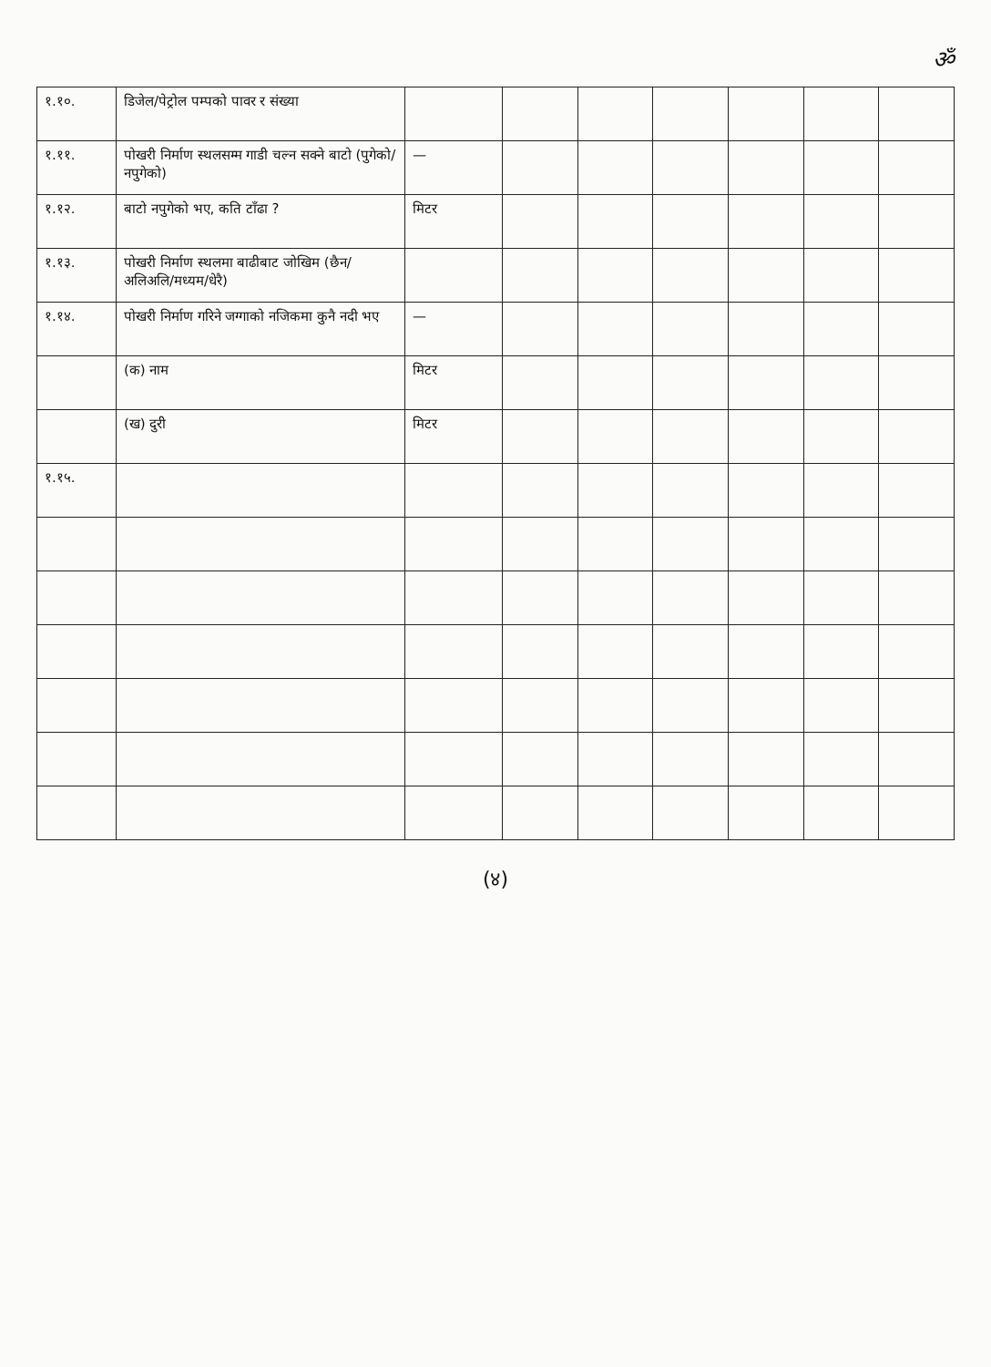ॐ
| १.१०. | डिजेल/पेट्रोल पम्पको पावर र संख्या | | | | | | | |
| १.११. | पोखरी निर्माण स्थलसम्म गाडी चल्न सक्ने बाटो (पुगेको/नपुगेको) | — | | | | | | |
| १.१२. | बाटो नपुगेको भए, कति टाँढा ? | मिटर | | | | | | |
| १.१३. | पोखरी निर्माण स्थलमा बाढीबाट जोखिम (छैन/अलिअलि/मध्यम/धेरै) | | | | | | | |
| १.१४. | पोखरी निर्माण गरिने जग्गाको नजिकमा कुनै नदी भए | — | | | | | | |
| | (क) नाम | मिटर | | | | | | |
| | (ख) दुरी | मिटर | | | | | | |
| १.१५. | | | | | | | | |
(४)